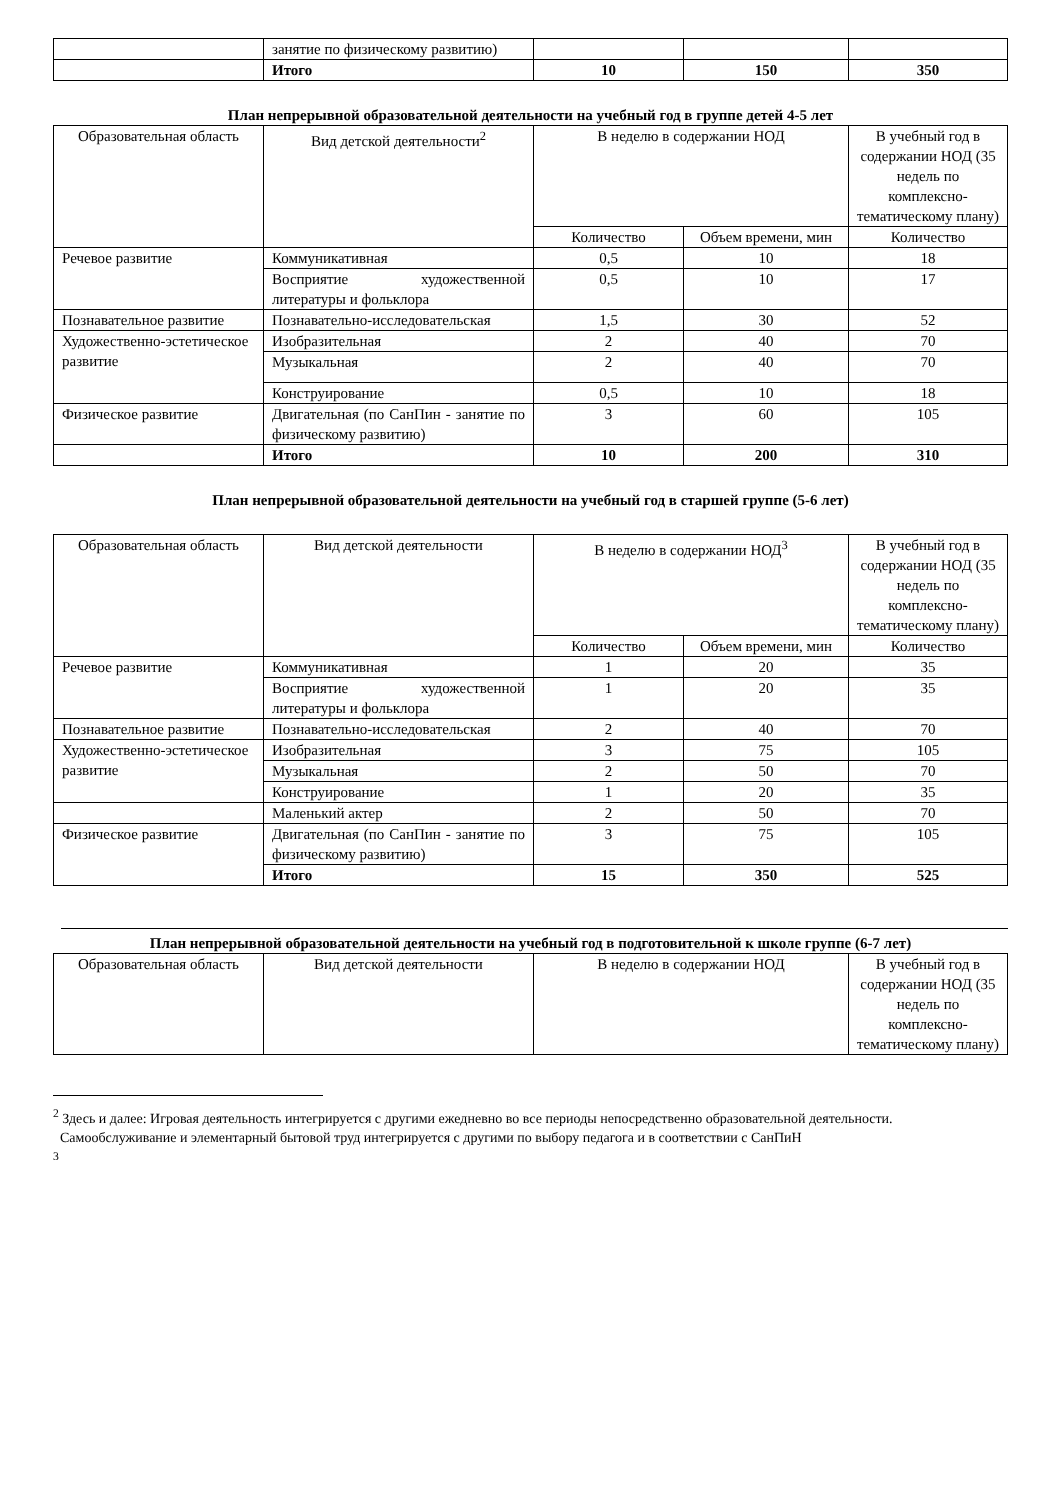| | занятие по физическому развитию) | | | |
| | Итого | 10 | 150 | 350 |
План непрерывной образовательной деятельности на учебный год в группе детей 4-5 лет
| Образовательная область | Вид детской деятельности<sup>2</sup> | В неделю в содержании НОД | | В учебный год в содержании НОД (35 недель по комплексно-тематическому плану) |
| --- | --- | --- | --- | --- |
| | | Количество | Объем времени, мин | Количество |
| Речевое развитие | Коммуникативная | 0,5 | 10 | 18 |
| | Восприятие художественной литературы и фольклора | 0,5 | 10 | 17 |
| Познавательное развитие | Познавательно-исследовательская | 1,5 | 30 | 52 |
| Художественно-эстетическое развитие | Изобразительная | 2 | 40 | 70 |
| | Музыкальная | 2 | 40 | 70 |
| | Конструирование | 0,5 | 10 | 18 |
| Физическое развитие | Двигательная (по СанПин - занятие по физическому развитию) | 3 | 60 | 105 |
| | Итого | 10 | 200 | 310 |
План непрерывной образовательной деятельности на учебный год в старшей группе (5-6 лет)
| Образовательная область | Вид детской деятельности | В неделю в содержании НОД<sup>3</sup> | | В учебный год в содержании НОД (35 недель по комплексно-тематическому плану) |
| --- | --- | --- | --- | --- |
| | | Количество | Объем времени, мин | Количество |
| Речевое развитие | Коммуникативная | 1 | 20 | 35 |
| | Восприятие художественной литературы и фольклора | 1 | 20 | 35 |
| Познавательное развитие | Познавательно-исследовательская | 2 | 40 | 70 |
| Художественно-эстетическое развитие | Изобразительная | 3 | 75 | 105 |
| | Музыкальная | 2 | 50 | 70 |
| | Конструирование | 1 | 20 | 35 |
| | Маленький актер | 2 | 50 | 70 |
| Физическое развитие | Двигательная (по СанПин - занятие по физическому развитию) | 3 | 75 | 105 |
| | Итого | 15 | 350 | 525 |
План непрерывной образовательной деятельности на учебный год в подготовительной к школе группе (6-7 лет)
| Образовательная область | Вид детской деятельности | В неделю в содержании НОД | В учебный год в содержании НОД (35 недель по комплексно-тематическому плану) |
| --- | --- | --- | --- |
<sup>2</sup> Здесь и далее: Игровая деятельность интегрируется с другими ежедневно во все периоды непосредственно образовательной деятельности.
Самообслуживание и элементарный бытовой труд интегрируется с другими по выбору педагога и в соответствии с СанПиН
<sup>3</sup>